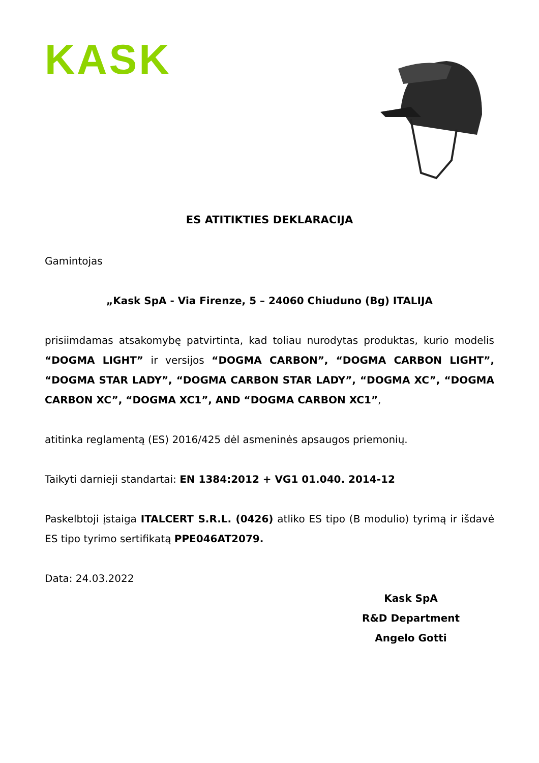KASK
ES ATITIKTIES DEKLARACIJA
Gamintojas
„Kask SpA - Via Firenze, 5 – 24060 Chiuduno (Bg) ITALIJA
prisiimdamas atsakomybę patvirtinta, kad toliau nurodytas produktas, kurio modelis “DOGMA LIGHT” ir versijos “DOGMA CARBON”, “DOGMA CARBON LIGHT”, “DOGMA STAR LADY”, “DOGMA CARBON STAR LADY”, “DOGMA XC”, “DOGMA CARBON XC”, “DOGMA XC1”, AND “DOGMA CARBON XC1”,
atitinka reglamentą (ES) 2016/425 dėl asmeninės apsaugos priemonių.
Taikyti darnieji standartai: EN 1384:2012 + VG1 01.040. 2014-12
Paskelbtoji įstaiga ITALCERT S.R.L. (0426) atliko ES tipo (B modulio) tyrimą ir išdavė ES tipo tyrimo sertifikatą PPE046AT2079.
Data: 24.03.2022
Kask SpA
R&D Department
Angelo Gotti